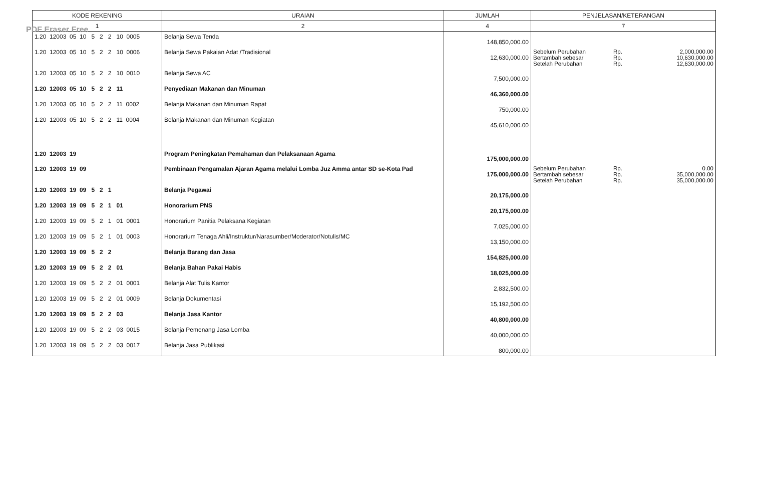PDF Eraser Free
| KODE REKENING | URAIAN | JUMLAH | PENJELASAN/KETERANGAN |
| --- | --- | --- | --- |
| 1 | 2 | 4 | 7 |
| 1.20 12003 05 10 5 2 2 10 0005 | Belanja Sewa Tenda | 148,850,000.00 | |
| 1.20 12003 05 10 5 2 2 10 0006 | Belanja Sewa Pakaian Adat /Tradisional | 12,630,000.00 | Sebelum Perubahan Rp. 2,000,000.00 Bertambah sebesar Rp. 10,630,000.00 Setelah Perubahan Rp. 12,630,000.00 |
| 1.20 12003 05 10 5 2 2 10 0010 | Belanja Sewa AC | 7,500,000.00 | |
| 1.20 12003 05 10 5 2 2 11 | Penyediaan Makanan dan Minuman | 46,360,000.00 | |
| 1.20 12003 05 10 5 2 2 11 0002 | Belanja Makanan dan Minuman Rapat | 750,000.00 | |
| 1.20 12003 05 10 5 2 2 11 0004 | Belanja Makanan dan Minuman Kegiatan | 45,610,000.00 | |
| 1.20 12003 19 | Program Peningkatan Pemahaman dan Pelaksanaan Agama | 175,000,000.00 | |
| 1.20 12003 19 09 | Pembinaan Pengamalan Ajaran Agama melalui Lomba Juz Amma antar SD se-Kota Pad | 175,000,000.00 | Sebelum Perubahan Rp. 0.00 Bertambah sebesar Rp. 35,000,000.00 Setelah Perubahan Rp. 35,000,000.00 |
| 1.20 12003 19 09 5 2 1 | Belanja Pegawai | 20,175,000.00 | |
| 1.20 12003 19 09 5 2 1 01 | Honorarium PNS | 20,175,000.00 | |
| 1.20 12003 19 09 5 2 1 01 0001 | Honorarium Panitia Pelaksana Kegiatan | 7,025,000.00 | |
| 1.20 12003 19 09 5 2 1 01 0003 | Honorarium Tenaga Ahli/Instruktur/Narasumber/Moderator/Notulis/MC | 13,150,000.00 | |
| 1.20 12003 19 09 5 2 2 | Belanja Barang dan Jasa | 154,825,000.00 | |
| 1.20 12003 19 09 5 2 2 01 | Belanja Bahan Pakai Habis | 18,025,000.00 | |
| 1.20 12003 19 09 5 2 2 01 0001 | Belanja Alat Tulis Kantor | 2,832,500.00 | |
| 1.20 12003 19 09 5 2 2 01 0009 | Belanja Dokumentasi | 15,192,500.00 | |
| 1.20 12003 19 09 5 2 2 03 | Belanja Jasa Kantor | 40,800,000.00 | |
| 1.20 12003 19 09 5 2 2 03 0015 | Belanja Pemenang Jasa Lomba | 40,000,000.00 | |
| 1.20 12003 19 09 5 2 2 03 0017 | Belanja Jasa Publikasi | 800,000.00 | |